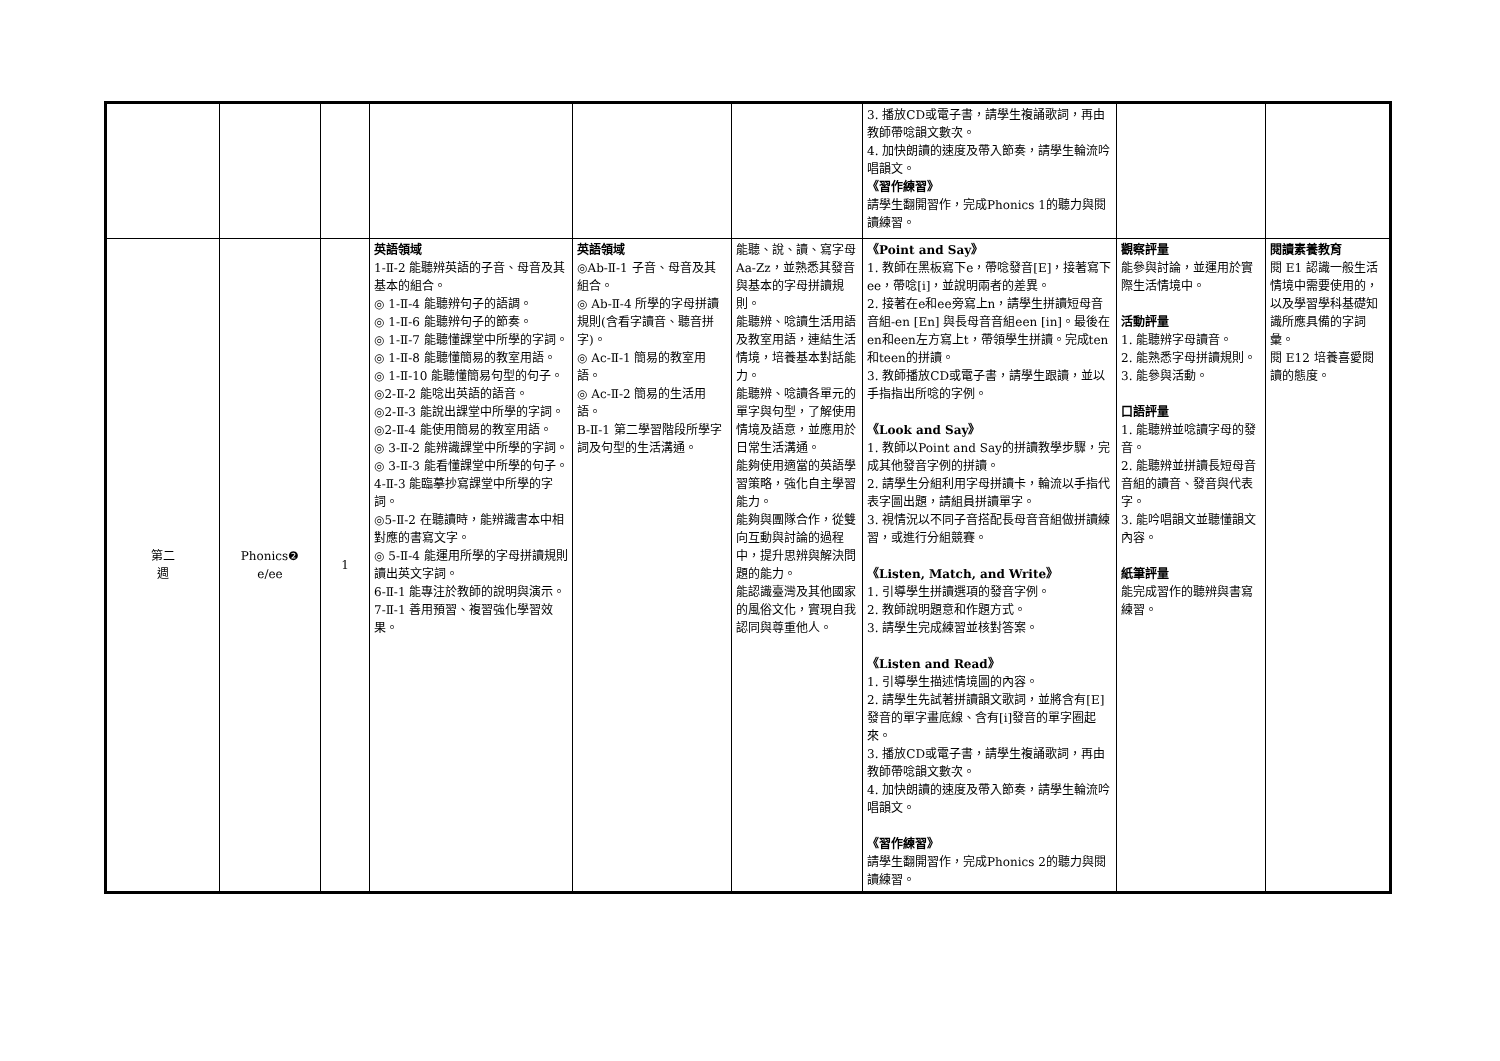| | | | | | | 3. 播放CD或電子書，請學生複誦歌詞，再由教師帶唸韻文數次。 4. 加快朗讀的速度及帶入節奏，請學生輪流吟唱韻文。 《習作練習》 請學生翻開習作，完成Phonics 1的聽力與閱讀練習。 | | |
| 第二 週 | Phonics❷ e/ee | 1 | 英語領域 1-Ⅱ-2 能聽辨英語的子音、母音及其基本的組合。 ◎ 1-Ⅱ-4 能聽辨句子的語調。 ◎ 1-Ⅱ-6 能聽辨句子的節奏。 ◎ 1-Ⅱ-7 能聽懂課堂中所學的字詞。 ◎ 1-Ⅱ-8 能聽懂簡易的教室用語。 ◎ 1-Ⅱ-10 能聽懂簡易句型的句子。 ◎2-Ⅱ-2 能唸出英語的語音。 ◎2-Ⅱ-3 能說出課堂中所學的字詞。 ◎2-Ⅱ-4 能使用簡易的教室用語。 ◎ 3-Ⅱ-2 能辨識課堂中所學的字詞。 ◎ 3-Ⅱ-3 能看懂課堂中所學的句子。 4-Ⅱ-3 能臨摹抄寫課堂中所學的字詞。 ◎5-Ⅱ-2 在聽讀時，能辨識書本中相對應的書寫文字。 ◎ 5-Ⅱ-4 能運用所學的字母拼讀規則讀出英文字詞。 6-Ⅱ-1 能專注於教師的說明與演示。 7-Ⅱ-1 善用預習、複習強化學習效果。 | 英語領域 ◎Ab-Ⅱ-1 子音、母音及其組合。 ◎ Ab-Ⅱ-4 所學的字母拼讀規則(含看字讀音、聽音拼字)。 ◎ Ac-Ⅱ-1 簡易的教室用語。 ◎ Ac-Ⅱ-2 簡易的生活用語。 B-Ⅱ-1 第二學習階段所學字詞及句型的生活溝通。 | 能聽、說、讀、寫字母Aa-Zz，並熟悉其發音與基本的字母拼讀規則。 能聽辨、唸讀生活用語及教室用語，連結生活情境，培養基本對話能力。 能聽辨、唸讀各單元的單字與句型，了解使用情境及語意，並應用於日常生活溝通。 能夠使用適當的英語學習策略，強化自主學習能力。 能夠與團隊合作，從雙向互動與討論的過程中，提升思辨與解決問題的能力。 能認識臺灣及其他國家的風俗文化，實現自我認同與尊重他人。 | 《Point and Say》 1. 教師在黑板寫下e，帶唸發音[E]，接著寫下ee，帶唸[i]，並說明兩者的差異。 2. 接著在e和ee旁寫上n，請學生拼讀短母音音組-en [En] 與長母音音組een [in]。最後在en和een左方寫上t，帶領學生拼讀。完成ten和teen的拼讀。 3. 教師播放CD或電子書，請學生跟讀，並以手指指出所唸的字例。 《Look and Say》 1. 教師以Point and Say的拼讀教學步驟，完成其他發音字例的拼讀。 2. 請學生分組利用字母拼讀卡，輪流以手指代表字圖出題，請組員拼讀單字。 3. 視情況以不同子音搭配長母音音組做拼讀練習，或進行分組競賽。 《Listen, Match, and Write》 1. 引導學生拼讀選項的發音字例。 2. 教師說明題意和作題方式。 3. 請學生完成練習並核對答案。 《Listen and Read》 1. 引導學生描述情境圖的內容。 2. 請學生先試著拼讀韻文歌詞，並將含有[E]發音的單字畫底線、含有[i]發音的單字圈起來。 3. 播放CD或電子書，請學生複誦歌詞，再由教師帶唸韻文數次。 4. 加快朗讀的速度及帶入節奏，請學生輪流吟唱韻文。 《習作練習》 請學生翻開習作，完成Phonics 2的聽力與閱讀練習。 | 觀察評量 能參與討論，並運用於實際生活情境中。 活動評量 1. 能聽辨字母讀音。 2. 能熟悉字母拼讀規則。 3. 能參與活動。 口語評量 1. 能聽辨並唸讀字母的發音。 2. 能聽辨並拼讀長短母音音組的讀音、發音與代表字。 3. 能吟唱韻文並聽懂韻文內容。 紙筆評量 能完成習作的聽辨與書寫練習。 | 閱讀素養教育 閱 E1 認識一般生活情境中需要使用的，以及學習學科基礎知識所應具備的字詞彙。 閱 E12 培養喜愛閱讀的態度。 |